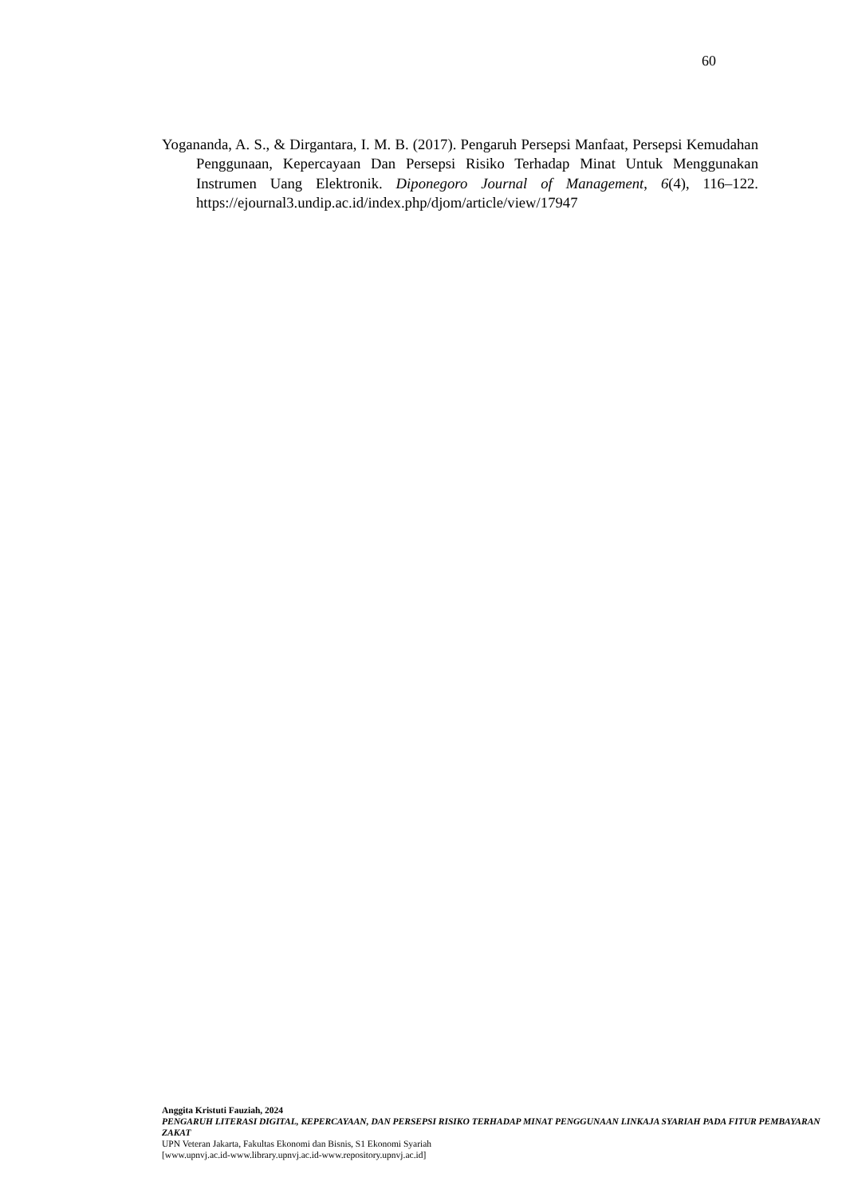60
Yogananda, A. S., & Dirgantara, I. M. B. (2017). Pengaruh Persepsi Manfaat, Persepsi Kemudahan Penggunaan, Kepercayaan Dan Persepsi Risiko Terhadap Minat Untuk Menggunakan Instrumen Uang Elektronik. Diponegoro Journal of Management, 6(4), 116–122. https://ejournal3.undip.ac.id/index.php/djom/article/view/17947
Anggita Kristuti Fauziah, 2024
PENGARUH LITERASI DIGITAL, KEPERCAYAAN, DAN PERSEPSI RISIKO TERHADAP MINAT PENGGUNAAN LINKAJA SYARIAH PADA FITUR PEMBAYARAN ZAKAT
UPN Veteran Jakarta, Fakultas Ekonomi dan Bisnis, S1 Ekonomi Syariah
[www.upnvj.ac.id-www.library.upnvj.ac.id-www.repository.upnvj.ac.id]